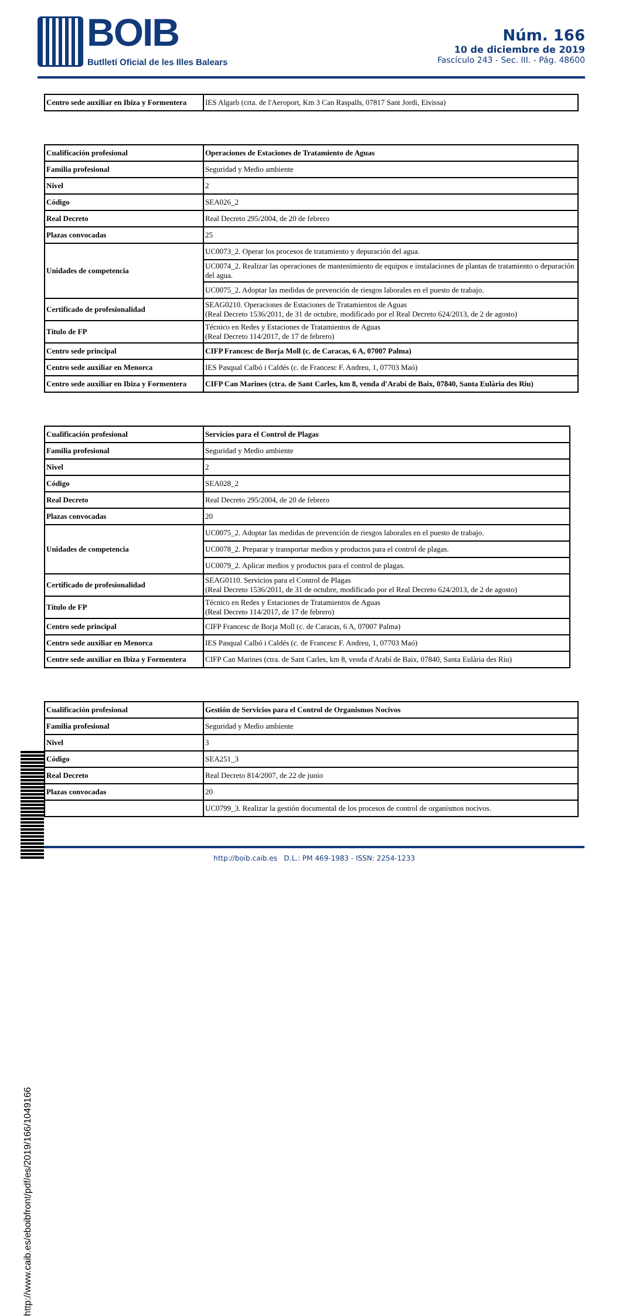BOIB
Butlletí Oficial de les Illes Balears
Núm. 166
10 de diciembre de 2019
Fascículo 243 - Sec. III. - Pág. 48600
| Centro sede auxiliar en Ibiza y Formentera | IES Algarb (crta. de l'Aeroport, Km 3 Can Raspalls, 07817 Sant Jordi, Eivissa) |
| Cualificación profesional | Operaciones de Estaciones de Tratamiento de Aguas |
| Familia profesional | Seguridad y Medio ambiente |
| Nivel | 2 |
| Código | SEA026_2 |
| Real Decreto | Real Decreto 295/2004, de 20 de febrero |
| Plazas convocadas | 25 |
| Unidades de competencia | UC0073_2. Operar los procesos de tratamiento y depuración del agua. |
| | UC0074_2. Realizar las operaciones de mantenimiento de equipos e instalaciones de plantas de tratamiento o depuración del agua. |
| | UC0075_2. Adoptar las medidas de prevención de riesgos laborales en el puesto de trabajo. |
| Certificado de profesionalidad | SEAG0210. Operaciones de Estaciones de Tratamientos de Aguas (Real Decreto 1536/2011, de 31 de octubre, modificado por el Real Decreto 624/2013, de 2 de agosto) |
| Título de FP | Técnico en Redes y Estaciones de Tratamientos de Aguas (Real Decreto 114/2017, de 17 de febrero) |
| Centro sede principal | CIFP Francesc de Borja Moll (c. de Caracas, 6 A, 07007 Palma) |
| Centro sede auxiliar en Menorca | IES Pasqual Calbó i Caldés (c. de Francesc F. Andreu, 1, 07703 Maó) |
| Centro sede auxiliar en Ibiza y Formentera | CIFP Can Marines (ctra. de Sant Carles, km 8, venda d'Arabí de Baix, 07840, Santa Eulària des Riu) |
| Cualificación profesional | Servicios para el Control de Plagas |
| Familia profesional | Seguridad y Medio ambiente |
| Nivel | 2 |
| Código | SEA028_2 |
| Real Decreto | Real Decreto 295/2004, de 20 de febrero |
| Plazas convocadas | 20 |
| Unidades de competencia | UC0075_2. Adoptar las medidas de prevención de riesgos laborales en el puesto de trabajo. |
| | UC0078_2. Preparar y transportar medios y productos para el control de plagas. |
| | UC0079_2. Aplicar medios y productos para el control de plagas. |
| Certificado de profesionalidad | SEAG0110. Servicios para el Control de Plagas (Real Decreto 1536/2011, de 31 de octubre, modificado por el Real Decreto 624/2013, de 2 de agosto) |
| Título de FP | Técnico en Redes y Estaciones de Tratamientos de Aguas (Real Decreto 114/2017, de 17 de febrero) |
| Centro sede principal | CIFP Francesc de Borja Moll (c. de Caracas, 6 A, 07007 Palma) |
| Centro sede auxiliar en Menorca | IES Pasqual Calbó i Caldés (c. de Francesc F. Andreu, 1, 07703 Maó) |
| Centre sede auxiliar en Ibiza y Formentera | CIFP Can Marines (ctra. de Sant Carles, km 8, venda d'Arabí de Baix, 07840, Santa Eulària des Riu) |
| Cualificación profesional | Gestión de Servicios para el Control de Organismos Nocivos |
| Familia profesional | Seguridad y Medio ambiente |
| Nivel | 3 |
| Código | SEA251_3 |
| Real Decreto | Real Decreto 814/2007, de 22 de junio |
| Plazas convocadas | 20 |
| | UC0799_3. Realizar la gestión documental de los procesos de control de organismos nocivos. |
http://www.caib.es/eboibfront/pdf/es/2019/166/1049166
http://boib.caib.es D.L.: PM 469-1983 - ISSN: 2254-1233